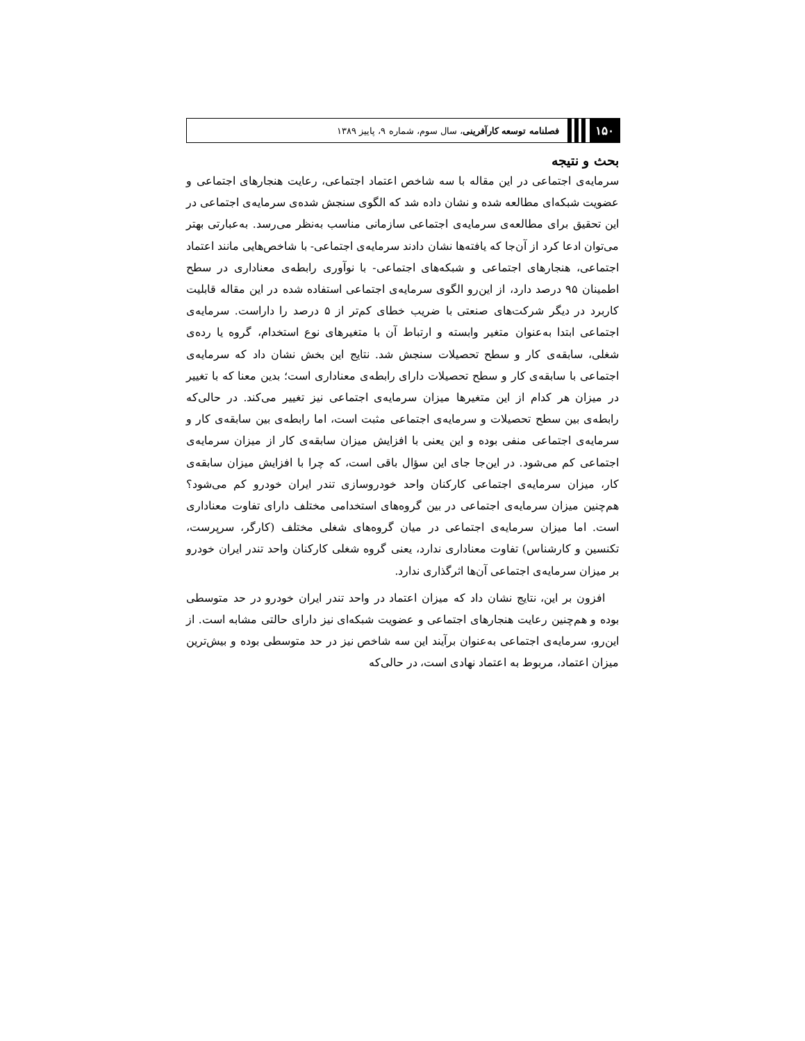۱۵۰ فصلنامه توسعه کارآفرینی، سال سوم، شماره ۹، پاییز ۱۳۸۹
بحث و نتیجه
سرمایه‌ی اجتماعی در این مقاله با سه شاخص اعتماد اجتماعی، رعایت هنجارهای اجتماعی و عضویت شبکه‌ای مطالعه شده و نشان داده شد که الگوی سنجش شده‌ی سرمایه‌ی اجتماعی در این تحقیق برای مطالعه‌ی سرمایه‌ی اجتماعی سازمانی مناسب به‌نظر می‌رسد. به‌عبارتی بهتر می‌توان ادعا کرد از آن‌جا که یافته‌ها نشان دادند سرمایه‌ی اجتماعی- با شاخص‌هایی مانند اعتماد اجتماعی، هنجارهای اجتماعی و شبکه‌های اجتماعی- با نوآوری رابطه‌ی معناداری در سطح اطمینان ۹۵ درصد دارد، از این‌رو الگوی سرمایه‌ی اجتماعی استفاده شده در این مقاله قابلیت کاربرد در دیگر شرکت‌های صنعتی با ضریب خطای کم‌تر از ۵ درصد را داراست. سرمایه‌ی اجتماعی ابتدا به‌عنوان متغیر وابسته و ارتباط آن با متغیرهای نوع استخدام، گروه یا رده‌ی شغلی، سابقه‌ی کار و سطح تحصیلات سنجش شد. نتایج این بخش نشان داد که سرمایه‌ی اجتماعی با سابقه‌ی کار و سطح تحصیلات دارای رابطه‌ی معناداری است؛ بدین معنا که با تغییر در میزان هر کدام از این متغیرها میزان سرمایه‌ی اجتماعی نیز تغییر می‌کند. در حالی‌که رابطه‌ی بین سطح تحصیلات و سرمایه‌ی اجتماعی مثبت است، اما رابطه‌ی بین سابقه‌ی کار و سرمایه‌ی اجتماعی منفی بوده و این یعنی با افزایش میزان سابقه‌ی کار از میزان سرمایه‌ی اجتماعی کم می‌شود. در این‌جا جای این سؤال باقی است، که چرا با افزایش میزان سابقه‌ی کار، میزان سرمایه‌ی اجتماعی کارکنان واحد خودروسازی تندر ایران خودرو کم می‌شود؟ هم‌چنین میزان سرمایه‌ی اجتماعی در بین گروه‌های استخدامی مختلف دارای تفاوت معناداری است. اما میزان سرمایه‌ی اجتماعی در میان گروه‌های شغلی مختلف (کارگر، سرپرست، تکنسین و کارشناس) تفاوت معناداری ندارد، یعنی گروه شغلی کارکنان واحد تندر ایران خودرو بر میزان سرمایه‌ی اجتماعی آن‌ها اثرگذاری ندارد.
افزون بر این، نتایج نشان داد که میزان اعتماد در واحد تندر ایران خودرو در حد متوسطی بوده و هم‌چنین رعایت هنجارهای اجتماعی و عضویت شبکه‌ای نیز دارای حالتی مشابه است. از این‌رو، سرمایه‌ی اجتماعی به‌عنوان برآیند این سه شاخص نیز در حد متوسطی بوده و بیش‌ترین میزان اعتماد، مربوط به اعتماد نهادی است، در حالی‌که